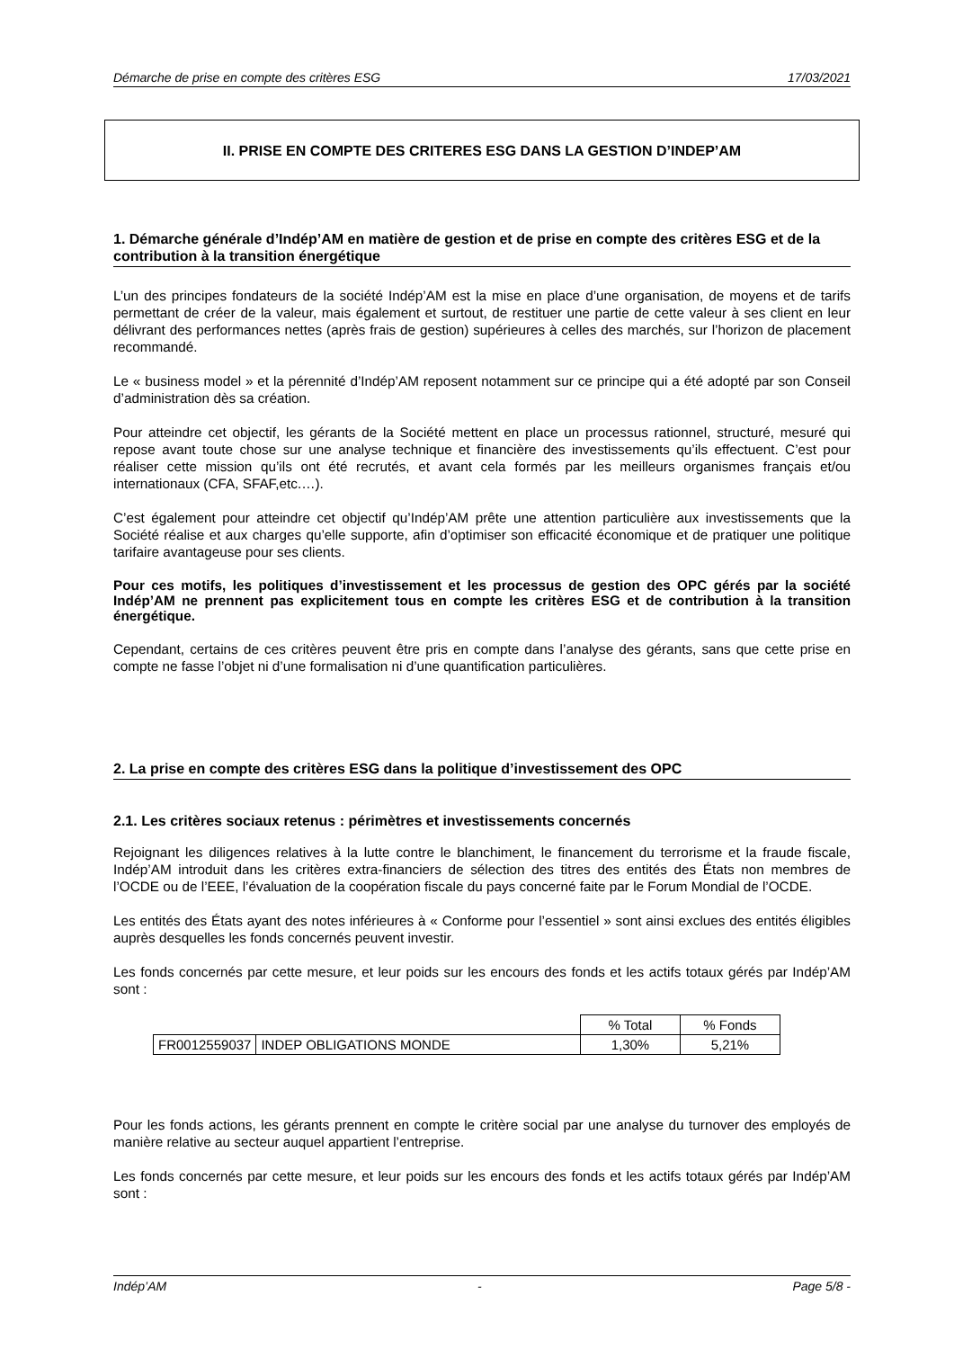Démarche de prise en compte des critères ESG 17/03/2021
II. PRISE EN COMPTE DES CRITERES ESG DANS LA GESTION D’INDEP’AM
1. Démarche générale d’Indép’AM en matière de gestion et de prise en compte des critères ESG et de la contribution à la transition énergétique
L’un des principes fondateurs de la société Indép’AM est la mise en place d’une organisation, de moyens et de tarifs permettant de créer de la valeur, mais également et surtout, de restituer une partie de cette valeur à ses client en leur délivrant des performances nettes (après frais de gestion) supérieures à celles des marchés, sur l’horizon de placement recommandé.
Le « business model » et la pérennité d’Indép’AM reposent notamment sur ce principe qui a été adopté par son Conseil d’administration dès sa création.
Pour atteindre cet objectif, les gérants de la Société mettent en place un processus rationnel, structuré, mesuré qui repose avant toute chose sur une analyse technique et financière des investissements qu’ils effectuent. C’est pour réaliser cette mission qu’ils ont été recrutés, et avant cela formés par les meilleurs organismes français et/ou internationaux (CFA, SFAF,etc.…).
C’est également pour atteindre cet objectif qu’Indép’AM prête une attention particulière aux investissements que la Société réalise et aux charges qu’elle supporte, afin d’optimiser son efficacité économique et de pratiquer une politique tarifaire avantageuse pour ses clients.
Pour ces motifs, les politiques d’investissement et les processus de gestion des OPC gérés par la société Indép’AM ne prennent pas explicitement tous en compte les critères ESG et de contribution à la transition énergétique.
Cependant, certains de ces critères peuvent être pris en compte dans l’analyse des gérants, sans que cette prise en compte ne fasse l’objet ni d’une formalisation ni d’une quantification particulières.
2. La prise en compte des critères ESG dans la politique d’investissement des OPC
2.1. Les critères sociaux retenus : périmètres et investissements concernés
Rejoignant les diligences relatives à la lutte contre le blanchiment, le financement du terrorisme et la fraude fiscale, Indép’AM introduit dans les critères extra-financiers de sélection des titres des entités des États non membres de l’OCDE ou de l’EEE, l’évaluation de la coopération fiscale du pays concerné faite par le Forum Mondial de l’OCDE.
Les entités des États ayant des notes inférieures à « Conforme pour l’essentiel » sont ainsi exclues des entités éligibles auprès desquelles les fonds concernés peuvent investir.
Les fonds concernés par cette mesure, et leur poids sur les encours des fonds et les actifs totaux gérés par Indép’AM sont :
| | | % Total | % Fonds |
| FR0012559037 | INDEP OBLIGATIONS MONDE | 1,30% | 5,21% |
Pour les fonds actions, les gérants prennent en compte le critère social par une analyse du turnover des employés de manière relative au secteur auquel appartient l’entreprise.
Les fonds concernés par cette mesure, et leur poids sur les encours des fonds et les actifs totaux gérés par Indép’AM sont :
Indép’AM - Page 5/8 -